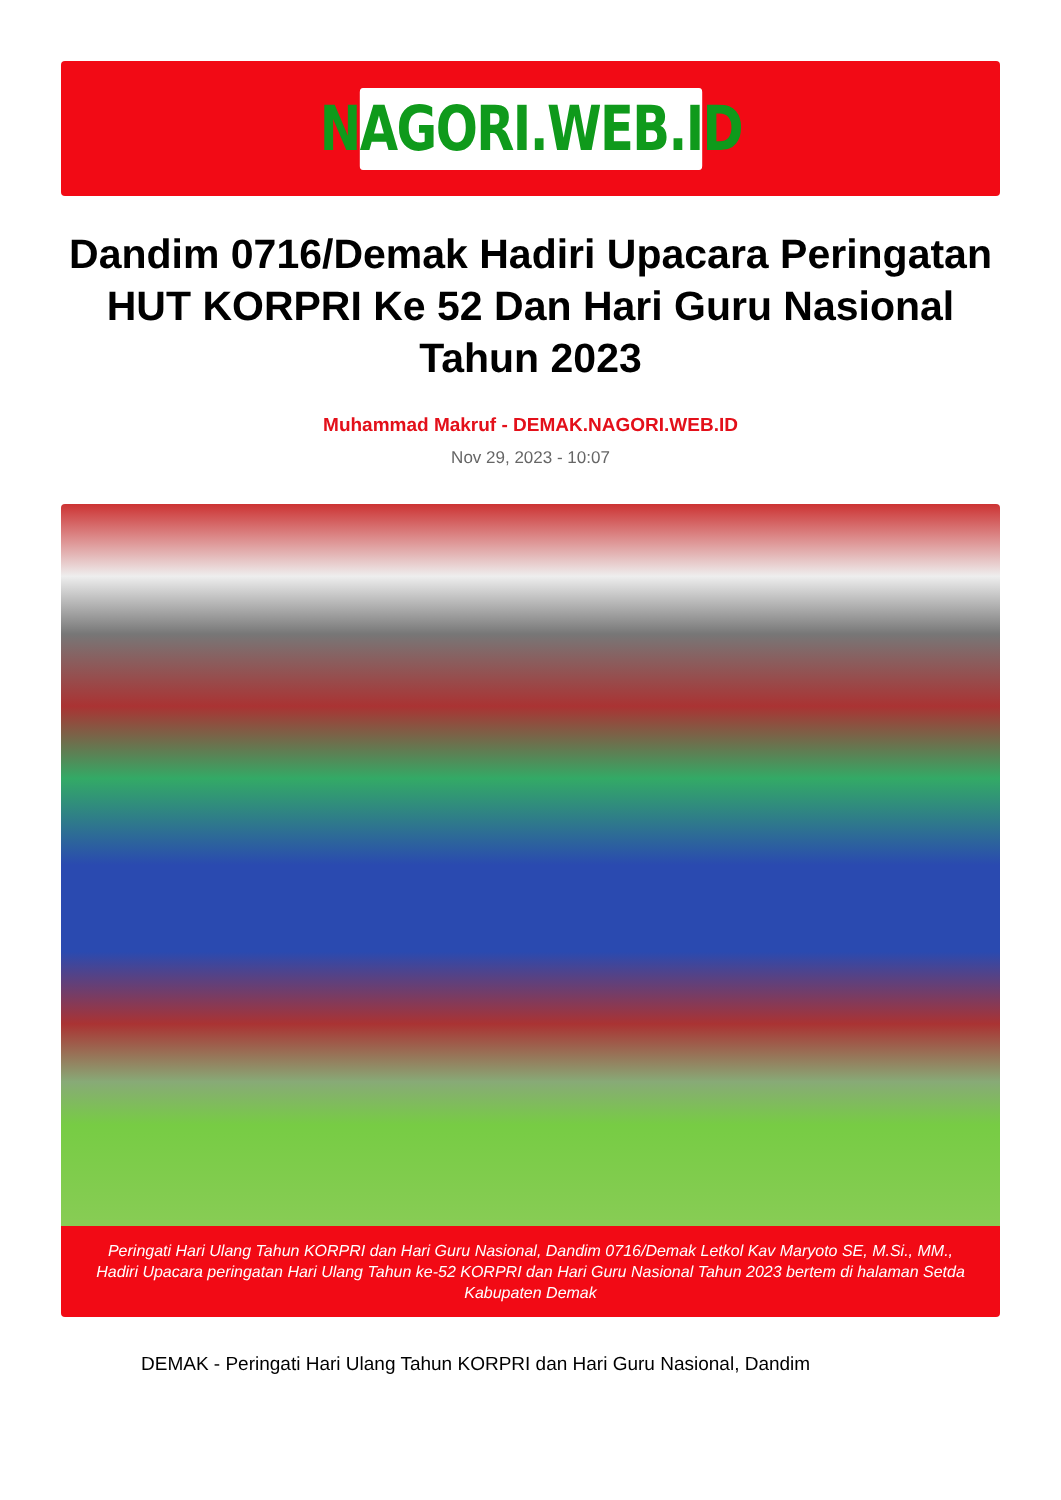NAGORI.WEB.ID
Dandim 0716/Demak Hadiri Upacara Peringatan HUT KORPRI Ke 52 Dan Hari Guru Nasional Tahun 2023
Muhammad Makruf - DEMAK.NAGORI.WEB.ID
Nov 29, 2023 - 10:07
Peringati Hari Ulang Tahun KORPRI dan Hari Guru Nasional, Dandim 0716/Demak Letkol Kav Maryoto SE, M.Si., MM., Hadiri Upacara peringatan Hari Ulang Tahun ke-52 KORPRI dan Hari Guru Nasional Tahun 2023 bertem di halaman Setda Kabupaten Demak
DEMAK - Peringati Hari Ulang Tahun KORPRI dan Hari Guru Nasional, Dandim